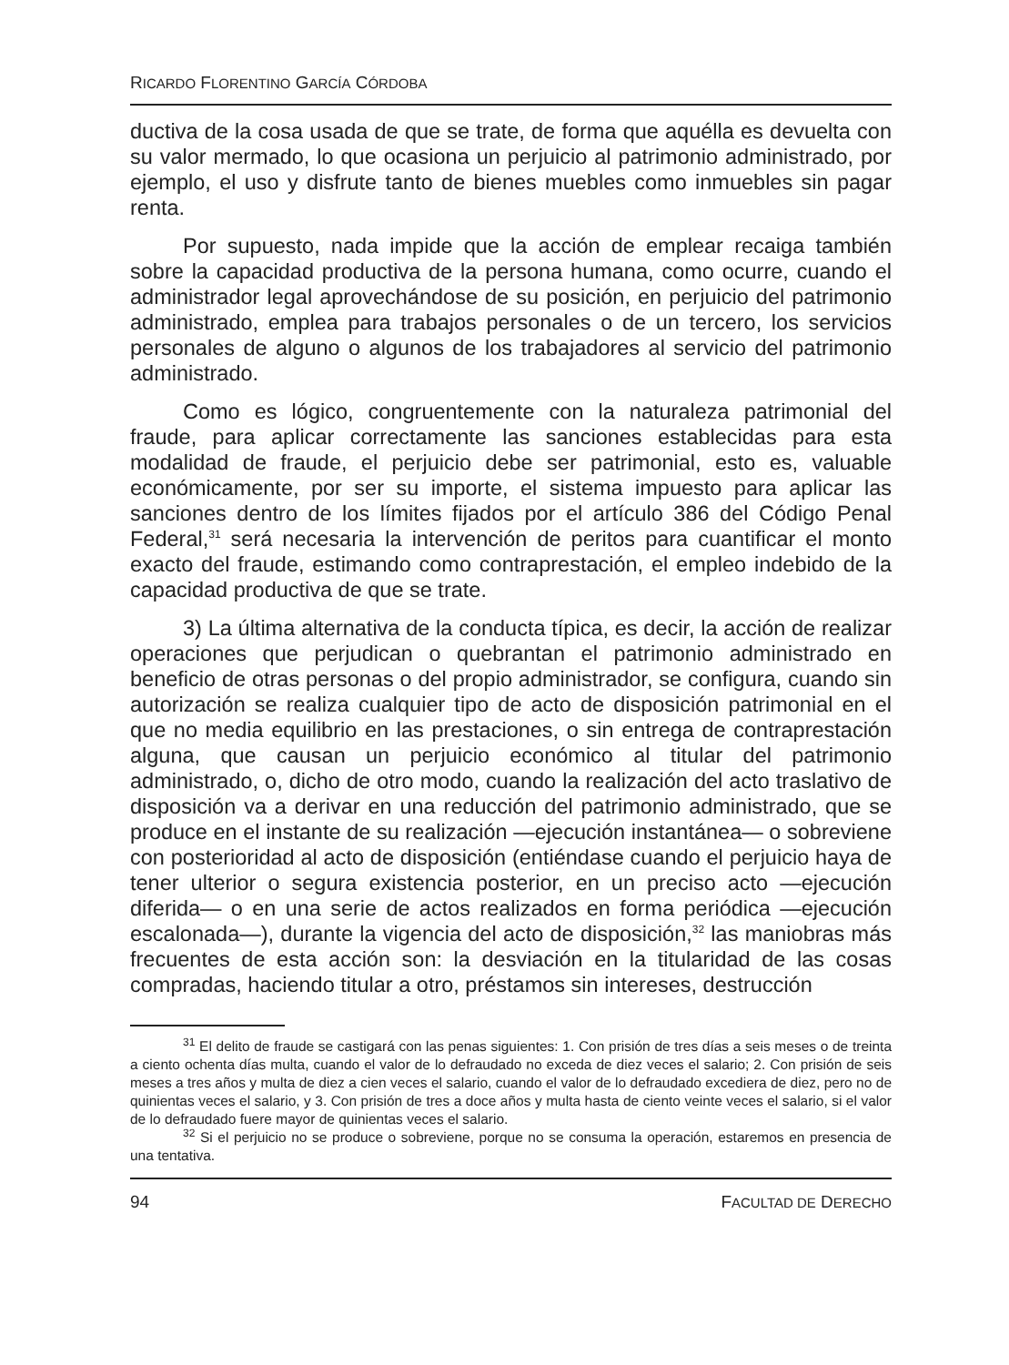RICARDO FLORENTINO GARCÍA CÓRDOBA
ductiva de la cosa usada de que se trate, de forma que aquélla es devuelta con su valor mermado, lo que ocasiona un perjuicio al patrimonio administrado, por ejemplo, el uso y disfrute tanto de bienes muebles como inmuebles sin pagar renta.
Por supuesto, nada impide que la acción de emplear recaiga también sobre la capacidad productiva de la persona humana, como ocurre, cuando el administrador legal aprovechándose de su posición, en perjuicio del patrimonio administrado, emplea para trabajos personales o de un tercero, los servicios personales de alguno o algunos de los trabajadores al servicio del patrimonio administrado.
Como es lógico, congruentemente con la naturaleza patrimonial del fraude, para aplicar correctamente las sanciones establecidas para esta modalidad de fraude, el perjuicio debe ser patrimonial, esto es, valuable económicamente, por ser su importe, el sistema impuesto para aplicar las sanciones dentro de los límites fijados por el artículo 386 del Código Penal Federal,<sup>31</sup> será necesaria la intervención de peritos para cuantificar el monto exacto del fraude, estimando como contraprestación, el empleo indebido de la capacidad productiva de que se trate.
3) La última alternativa de la conducta típica, es decir, la acción de realizar operaciones que perjudican o quebrantan el patrimonio administrado en beneficio de otras personas o del propio administrador, se configura, cuando sin autorización se realiza cualquier tipo de acto de disposición patrimonial en el que no media equilibrio en las prestaciones, o sin entrega de contraprestación alguna, que causan un perjuicio económico al titular del patrimonio administrado, o, dicho de otro modo, cuando la realización del acto traslativo de disposición va a derivar en una reducción del patrimonio administrado, que se produce en el instante de su realización —ejecución instantánea— o sobreviene con posterioridad al acto de disposición (entiéndase cuando el perjuicio haya de tener ulterior o segura existencia posterior, en un preciso acto —ejecución diferida— o en una serie de actos realizados en forma periódica —ejecución escalonada—), durante la vigencia del acto de disposición,<sup>32</sup> las maniobras más frecuentes de esta acción son: la desviación en la titularidad de las cosas compradas, haciendo titular a otro, préstamos sin intereses, destrucción
<sup>31</sup> El delito de fraude se castigará con las penas siguientes: 1. Con prisión de tres días a seis meses o de treinta a ciento ochenta días multa, cuando el valor de lo defraudado no exceda de diez veces el salario; 2. Con prisión de seis meses a tres años y multa de diez a cien veces el salario, cuando el valor de lo defraudado excediera de diez, pero no de quinientas veces el salario, y 3. Con prisión de tres a doce años y multa hasta de ciento veinte veces el salario, si el valor de lo defraudado fuere mayor de quinientas veces el salario.
<sup>32</sup> Si el perjuicio no se produce o sobreviene, porque no se consuma la operación, estaremos en presencia de una tentativa.
94 FACULTAD DE DERECHO